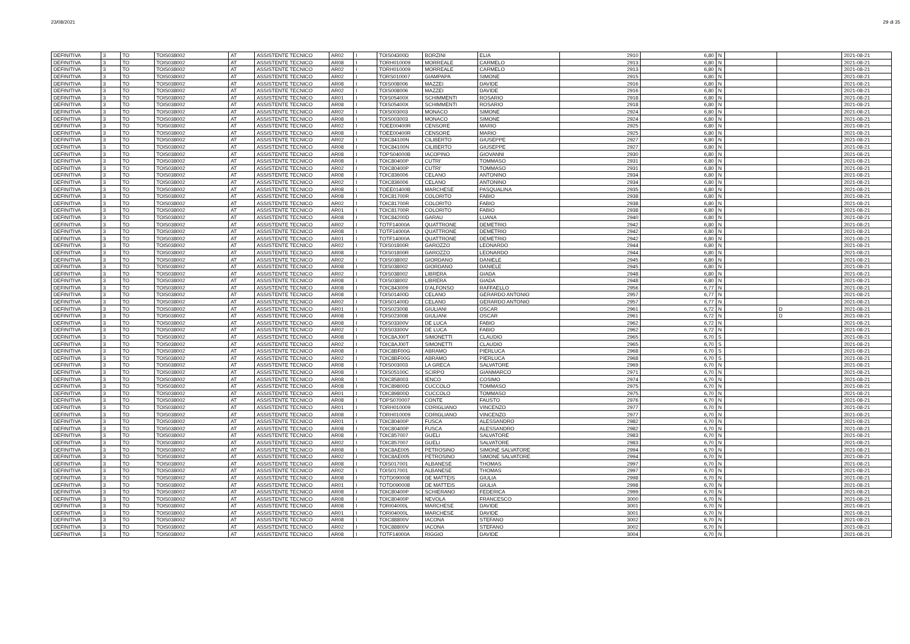23/08/2021 29 di 35
| DEFINITIVA | 3 | TO | TOIS038002 | AT | ASSISTENTE TECNICO | AR02 | I | TOIS04300D | BORZINI | ELIA | 2910 | 6,80 | N | | | 2021-08-21 |
| DEFINITIVA | 3 | TO | TOIS038002 | AT | ASSISTENTE TECNICO | AR08 | I | TORH010009 | MORREALE | CARMELO | 2913 | 6,80 | N | | | 2021-08-21 |
| DEFINITIVA | 3 | TO | TOIS038002 | AT | ASSISTENTE TECNICO | AR02 | I | TORH010009 | MORREALE | CARMELO | 2913 | 6,80 | N | | | 2021-08-21 |
| DEFINITIVA | 3 | TO | TOIS038002 | AT | ASSISTENTE TECNICO | AR02 | I | TORS010007 | GIAMPAPA | SIMONE | 2915 | 6,80 | N | | | 2021-08-21 |
| DEFINITIVA | 3 | TO | TOIS038002 | AT | ASSISTENTE TECNICO | AR08 | I | TOIS008006 | MAZZEI | DAVIDE | 2916 | 6,80 | N | | | 2021-08-21 |
| DEFINITIVA | 3 | TO | TOIS038002 | AT | ASSISTENTE TECNICO | AR02 | I | TOIS008006 | MAZZEI | DAVIDE | 2916 | 6,80 | N | | | 2021-08-21 |
| DEFINITIVA | 3 | TO | TOIS038002 | AT | ASSISTENTE TECNICO | AR01 | I | TOIS05400X | SCHIMMENTI | ROSARIO | 2918 | 6,80 | N | | | 2021-08-21 |
| DEFINITIVA | 3 | TO | TOIS038002 | AT | ASSISTENTE TECNICO | AR08 | I | TOIS05400X | SCHIMMENTI | ROSARIO | 2918 | 6,80 | N | | | 2021-08-21 |
| DEFINITIVA | 3 | TO | TOIS038002 | AT | ASSISTENTE TECNICO | AR02 | I | TOIS003003 | MONACO | SIMONE | 2924 | 6,80 | N | | | 2021-08-21 |
| DEFINITIVA | 3 | TO | TOIS038002 | AT | ASSISTENTE TECNICO | AR08 | I | TOIS003003 | MONACO | SIMONE | 2924 | 6,80 | N | | | 2021-08-21 |
| DEFINITIVA | 3 | TO | TOIS038002 | AT | ASSISTENTE TECNICO | AR02 | I | TOEE00400R | CENSORE | MARIO | 2925 | 6,80 | N | | | 2021-08-21 |
| DEFINITIVA | 3 | TO | TOIS038002 | AT | ASSISTENTE TECNICO | AR08 | I | TOEE00400R | CENSORE | MARIO | 2925 | 6,80 | N | | | 2021-08-21 |
| DEFINITIVA | 3 | TO | TOIS038002 | AT | ASSISTENTE TECNICO | AR02 | I | TOIC84100N | CILIBERTO | GIUSEPPE | 2927 | 6,80 | N | | | 2021-08-21 |
| DEFINITIVA | 3 | TO | TOIS038002 | AT | ASSISTENTE TECNICO | AR08 | I | TOIC84100N | CILIBERTO | GIUSEPPE | 2927 | 6,80 | N | | | 2021-08-21 |
| DEFINITIVA | 3 | TO | TOIS038002 | AT | ASSISTENTE TECNICO | AR08 | I | TOPS04000B | IACOPINO | GIOVANNI | 2930 | 6,80 | N | | | 2021-08-21 |
| DEFINITIVA | 3 | TO | TOIS038002 | AT | ASSISTENTE TECNICO | AR08 | I | TOIC80400P | CUTRI' | TOMMASO | 2931 | 6,80 | N | | | 2021-08-21 |
| DEFINITIVA | 3 | TO | TOIS038002 | AT | ASSISTENTE TECNICO | AR02 | I | TOIC80400P | CUTRI' | TOMMASO | 2931 | 6,80 | N | | | 2021-08-21 |
| DEFINITIVA | 3 | TO | TOIS038002 | AT | ASSISTENTE TECNICO | AR08 | I | TOIC836006 | CELANO | ANTONINO | 2934 | 6,80 | N | | | 2021-08-21 |
| DEFINITIVA | 3 | TO | TOIS038002 | AT | ASSISTENTE TECNICO | AR02 | I | TOIC836006 | CELANO | ANTONINO | 2934 | 6,80 | N | | | 2021-08-21 |
| DEFINITIVA | 3 | TO | TOIS038002 | AT | ASSISTENTE TECNICO | AR08 | I | TOEE01400B | MARCHESE | PASQUALINA | 2935 | 6,80 | N | | | 2021-08-21 |
| DEFINITIVA | 3 | TO | TOIS038002 | AT | ASSISTENTE TECNICO | AR08 | I | TOIC81700R | COLORITO | FABIO | 2938 | 6,80 | N | | | 2021-08-21 |
| DEFINITIVA | 3 | TO | TOIS038002 | AT | ASSISTENTE TECNICO | AR02 | I | TOIC81700R | COLORITO | FABIO | 2938 | 6,80 | N | | | 2021-08-21 |
| DEFINITIVA | 3 | TO | TOIS038002 | AT | ASSISTENTE TECNICO | AR01 | I | TOIC81700R | COLORITO | FABIO | 2938 | 6,80 | N | | | 2021-08-21 |
| DEFINITIVA | 3 | TO | TOIS038002 | AT | ASSISTENTE TECNICO | AR08 | I | TOIC84200D | GARAU | LUANA | 2940 | 6,80 | N | | | 2021-08-21 |
| DEFINITIVA | 3 | TO | TOIS038002 | AT | ASSISTENTE TECNICO | AR02 | I | TOTF14000A | QUATTRONE | DEMETRIO | 2942 | 6,80 | N | | | 2021-08-21 |
| DEFINITIVA | 3 | TO | TOIS038002 | AT | ASSISTENTE TECNICO | AR08 | I | TOTF14000A | QUATTRONE | DEMETRIO | 2942 | 6,80 | N | | | 2021-08-21 |
| DEFINITIVA | 3 | TO | TOIS038002 | AT | ASSISTENTE TECNICO | AR01 | I | TOTF14000A | QUATTRONE | DEMETRIO | 2942 | 6,80 | N | | | 2021-08-21 |
| DEFINITIVA | 3 | TO | TOIS038002 | AT | ASSISTENTE TECNICO | AR02 | I | TOIS01800R | GAROZZO | LEONARDO | 2944 | 6,80 | N | | | 2021-08-21 |
| DEFINITIVA | 3 | TO | TOIS038002 | AT | ASSISTENTE TECNICO | AR08 | I | TOIS01800R | GAROZZO | LEONARDO | 2944 | 6,80 | N | | | 2021-08-21 |
| DEFINITIVA | 3 | TO | TOIS038002 | AT | ASSISTENTE TECNICO | AR02 | I | TOIS038002 | GIORDANO | DANIELE | 2945 | 6,80 | N | | | 2021-08-21 |
| DEFINITIVA | 3 | TO | TOIS038002 | AT | ASSISTENTE TECNICO | AR08 | I | TOIS038002 | GIORDANO | DANIELE | 2945 | 6,80 | N | | | 2021-08-21 |
| DEFINITIVA | 3 | TO | TOIS038002 | AT | ASSISTENTE TECNICO | AR02 | I | TOIS038002 | LIBRERA | GIADA | 2948 | 6,80 | N | | | 2021-08-21 |
| DEFINITIVA | 3 | TO | TOIS038002 | AT | ASSISTENTE TECNICO | AR08 | I | TOIS038002 | LIBRERA | GIADA | 2948 | 6,80 | N | | | 2021-08-21 |
| DEFINITIVA | 3 | TO | TOIS038002 | AT | ASSISTENTE TECNICO | AR08 | I | TOIC843009 | D'ALFONSO | RAFFAELLO | 2956 | 6,77 | N | | | 2021-08-21 |
| DEFINITIVA | 3 | TO | TOIS038002 | AT | ASSISTENTE TECNICO | AR08 | I | TOIS01400D | CELANO | GERARDO ANTONIO | 2957 | 6,77 | N | | | 2021-08-21 |
| DEFINITIVA | 3 | TO | TOIS038002 | AT | ASSISTENTE TECNICO | AR02 | I | TOIS01400D | CELANO | GERARDO ANTONIO | 2957 | 6,77 | N | | | 2021-08-21 |
| DEFINITIVA | 3 | TO | TOIS038002 | AT | ASSISTENTE TECNICO | AR01 | I | TOIS023008 | GIULIANI | OSCAR | 2961 | 6,72 | N | | D | 2021-08-21 |
| DEFINITIVA | 3 | TO | TOIS038002 | AT | ASSISTENTE TECNICO | AR08 | I | TOIS023008 | GIULIANI | OSCAR | 2961 | 6,72 | N | | D | 2021-08-21 |
| DEFINITIVA | 3 | TO | TOIS038002 | AT | ASSISTENTE TECNICO | AR08 | I | TOIS03300V | DE LUCA | FABIO | 2962 | 6,72 | N | | | 2021-08-21 |
| DEFINITIVA | 3 | TO | TOIS038002 | AT | ASSISTENTE TECNICO | AR02 | I | TOIS03300V | DE LUCA | FABIO | 2962 | 6,72 | N | | | 2021-08-21 |
| DEFINITIVA | 3 | TO | TOIS038002 | AT | ASSISTENTE TECNICO | AR08 | I | TOIC8AJ00T | SIMONETTI | CLAUDIO | 2965 | 6,70 | S | | | 2021-08-21 |
| DEFINITIVA | 3 | TO | TOIS038002 | AT | ASSISTENTE TECNICO | AR02 | I | TOIC8AJ00T | SIMONETTI | CLAUDIO | 2965 | 6,70 | S | | | 2021-08-21 |
| DEFINITIVA | 3 | TO | TOIS038002 | AT | ASSISTENTE TECNICO | AR08 | I | TOIC8BF00G | ABRAMO | PIERLUCA | 2968 | 6,70 | S | | | 2021-08-21 |
| DEFINITIVA | 3 | TO | TOIS038002 | AT | ASSISTENTE TECNICO | AR02 | I | TOIC8BF00G | ABRAMO | PIERLUCA | 2968 | 6,70 | S | | | 2021-08-21 |
| DEFINITIVA | 3 | TO | TOIS038002 | AT | ASSISTENTE TECNICO | AR08 | I | TOIS003003 | LA GRECA | SALVATORE | 2969 | 6,70 | N | | | 2021-08-21 |
| DEFINITIVA | 3 | TO | TOIS038002 | AT | ASSISTENTE TECNICO | AR08 | I | TOIS05100C | SCIRPO | GIANMARCO | 2971 | 6,70 | N | | | 2021-08-21 |
| DEFINITIVA | 3 | TO | TOIS038002 | AT | ASSISTENTE TECNICO | AR08 | I | TOIC858003 | IENCO | COSIMO | 2974 | 6,70 | N | | | 2021-08-21 |
| DEFINITIVA | 3 | TO | TOIS038002 | AT | ASSISTENTE TECNICO | AR08 | I | TOIC89800D | CUCCOLO | TOMMASO | 2975 | 6,70 | N | | | 2021-08-21 |
| DEFINITIVA | 3 | TO | TOIS038002 | AT | ASSISTENTE TECNICO | AR01 | I | TOIC89800D | CUCCOLO | TOMMASO | 2975 | 6,70 | N | | | 2021-08-21 |
| DEFINITIVA | 3 | TO | TOIS038002 | AT | ASSISTENTE TECNICO | AR08 | I | TOPS070007 | CONTE | FAUSTO | 2976 | 6,70 | N | | | 2021-08-21 |
| DEFINITIVA | 3 | TO | TOIS038002 | AT | ASSISTENTE TECNICO | AR01 | I | TORH010009 | CORIGLIANO | VINCENZO | 2977 | 6,70 | N | | | 2021-08-21 |
| DEFINITIVA | 3 | TO | TOIS038002 | AT | ASSISTENTE TECNICO | AR08 | I | TORH010009 | CORIGLIANO | VINCENZO | 2977 | 6,70 | N | | | 2021-08-21 |
| DEFINITIVA | 3 | TO | TOIS038002 | AT | ASSISTENTE TECNICO | AR01 | I | TOIC80400P | FUSCA | ALESSANDRO | 2982 | 6,70 | N | | | 2021-08-21 |
| DEFINITIVA | 3 | TO | TOIS038002 | AT | ASSISTENTE TECNICO | AR08 | I | TOIC80400P | FUSCA | ALESSANDRO | 2982 | 6,70 | N | | | 2021-08-21 |
| DEFINITIVA | 3 | TO | TOIS038002 | AT | ASSISTENTE TECNICO | AR08 | I | TOIC857007 | GUELI | SALVATORE | 2983 | 6,70 | N | | | 2021-08-21 |
| DEFINITIVA | 3 | TO | TOIS038002 | AT | ASSISTENTE TECNICO | AR02 | I | TOIC857007 | GUELI | SALVATORE | 2983 | 6,70 | N | | | 2021-08-21 |
| DEFINITIVA | 3 | TO | TOIS038002 | AT | ASSISTENTE TECNICO | AR08 | I | TOIC8AE005 | PETROSINO | SIMONE SALVATORE | 2994 | 6,70 | N | | | 2021-08-21 |
| DEFINITIVA | 3 | TO | TOIS038002 | AT | ASSISTENTE TECNICO | AR02 | I | TOIC8AE005 | PETROSINO | SIMONE SALVATORE | 2994 | 6,70 | N | | | 2021-08-21 |
| DEFINITIVA | 3 | TO | TOIS038002 | AT | ASSISTENTE TECNICO | AR08 | I | TOIS017001 | ALBANESE | THOMAS | 2997 | 6,70 | N | | | 2021-08-21 |
| DEFINITIVA | 3 | TO | TOIS038002 | AT | ASSISTENTE TECNICO | AR02 | I | TOIS017001 | ALBANESE | THOMAS | 2997 | 6,70 | N | | | 2021-08-21 |
| DEFINITIVA | 3 | TO | TOIS038002 | AT | ASSISTENTE TECNICO | AR08 | I | TOTD090008 | DE MATTEIS | GIULIA | 2998 | 6,70 | N | | | 2021-08-21 |
| DEFINITIVA | 3 | TO | TOIS038002 | AT | ASSISTENTE TECNICO | AR01 | I | TOTD090008 | DE MATTEIS | GIULIA | 2998 | 6,70 | N | | | 2021-08-21 |
| DEFINITIVA | 3 | TO | TOIS038002 | AT | ASSISTENTE TECNICO | AR08 | I | TOIC80400P | SCHIERANO | FEDERICA | 2999 | 6,70 | N | | | 2021-08-21 |
| DEFINITIVA | 3 | TO | TOIS038002 | AT | ASSISTENTE TECNICO | AR08 | I | TOIC80400P | NEVOLA | FRANCESCO | 3000 | 6,70 | N | | | 2021-08-21 |
| DEFINITIVA | 3 | TO | TOIS038002 | AT | ASSISTENTE TECNICO | AR08 | I | TORI04000L | MARCHESE | DAVIDE | 3001 | 6,70 | N | | | 2021-08-21 |
| DEFINITIVA | 3 | TO | TOIS038002 | AT | ASSISTENTE TECNICO | AR01 | I | TORI04000L | MARCHESE | DAVIDE | 3001 | 6,70 | N | | | 2021-08-21 |
| DEFINITIVA | 3 | TO | TOIS038002 | AT | ASSISTENTE TECNICO | AR08 | I | TOIC88800V | IACONA | STEFANO | 3002 | 6,70 | N | | | 2021-08-21 |
| DEFINITIVA | 3 | TO | TOIS038002 | AT | ASSISTENTE TECNICO | AR02 | I | TOIC88800V | IACONA | STEFANO | 3002 | 6,70 | N | | | 2021-08-21 |
| DEFINITIVA | 3 | TO | TOIS038002 | AT | ASSISTENTE TECNICO | AR08 | I | TOTF14000A | RIGGIO | DAVIDE | 3004 | 6,70 | N | | | 2021-08-21 |